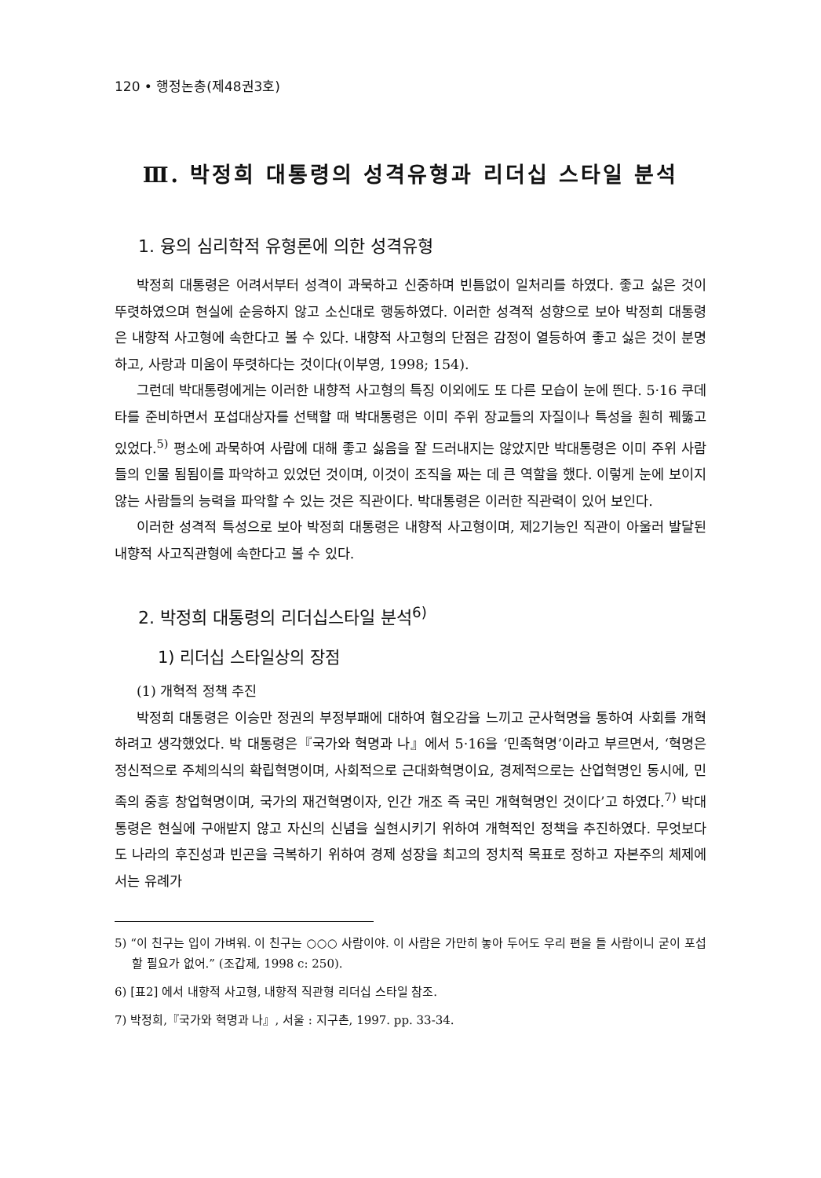120 • 행정논총(제48권3호)
Ⅲ. 박정희 대통령의 성격유형과 리더십 스타일 분석
1. 융의 심리학적 유형론에 의한 성격유형
박정희 대통령은 어려서부터 성격이 과묵하고 신중하며 빈틈없이 일처리를 하였다. 좋고 싫은 것이 뚜렷하였으며 현실에 순응하지 않고 소신대로 행동하였다. 이러한 성격적 성향으로 보아 박정희 대통령은 내향적 사고형에 속한다고 볼 수 있다. 내향적 사고형의 단점은 감정이 열등하여 좋고 싫은 것이 분명하고, 사랑과 미움이 뚜렷하다는 것이다(이부영, 1998; 154).
그런데 박대통령에게는 이러한 내향적 사고형의 특징 이외에도 또 다른 모습이 눈에 띈다. 5·16 쿠데타를 준비하면서 포섭대상자를 선택할 때 박대통령은 이미 주위 장교들의 자질이나 특성을 훤히 꿰뚫고 있었다.<sup>5)</sup> 평소에 과묵하여 사람에 대해 좋고 싫음을 잘 드러내지는 않았지만 박대통령은 이미 주위 사람들의 인물 됨됨이를 파악하고 있었던 것이며, 이것이 조직을 짜는 데 큰 역할을 했다. 이렇게 눈에 보이지 않는 사람들의 능력을 파악할 수 있는 것은 직관이다. 박대통령은 이러한 직관력이 있어 보인다.
이러한 성격적 특성으로 보아 박정희 대통령은 내향적 사고형이며, 제2기능인 직관이 아울러 발달된 내향적 사고직관형에 속한다고 볼 수 있다.
2. 박정희 대통령의 리더십스타일 분석<sup>6)</sup>
1) 리더십 스타일상의 장점
(1) 개혁적 정책 추진
박정희 대통령은 이승만 정권의 부정부패에 대하여 혐오감을 느끼고 군사혁명을 통하여 사회를 개혁하려고 생각했었다. 박 대통령은『국가와 혁명과 나』에서 5·16을 ‘민족혁명’이라고 부르면서, ‘혁명은 정신적으로 주체의식의 확립혁명이며, 사회적으로 근대화혁명이요, 경제적으로는 산업혁명인 동시에, 민족의 중흥 창업혁명이며, 국가의 재건혁명이자, 인간 개조 즉 국민 개혁혁명인 것이다’고 하였다.<sup>7)</sup> 박대통령은 현실에 구애받지 않고 자신의 신념을 실현시키기 위하여 개혁적인 정책을 추진하였다. 무엇보다도 나라의 후진성과 빈곤을 극복하기 위하여 경제 성장을 최고의 정치적 목표로 정하고 자본주의 체제에서는 유례가
5) “이 친구는 입이 가벼워. 이 친구는 ○○○ 사람이야. 이 사람은 가만히 놓아 두어도 우리 편을 들 사람이니 굳이 포섭할 필요가 없어.” (조갑제, 1998 c: 250).
6) [표2] 에서 내향적 사고형, 내향적 직관형 리더십 스타일 참조.
7) 박정희,『국가와 혁명과 나』, 서울 : 지구촌, 1997. pp. 33-34.